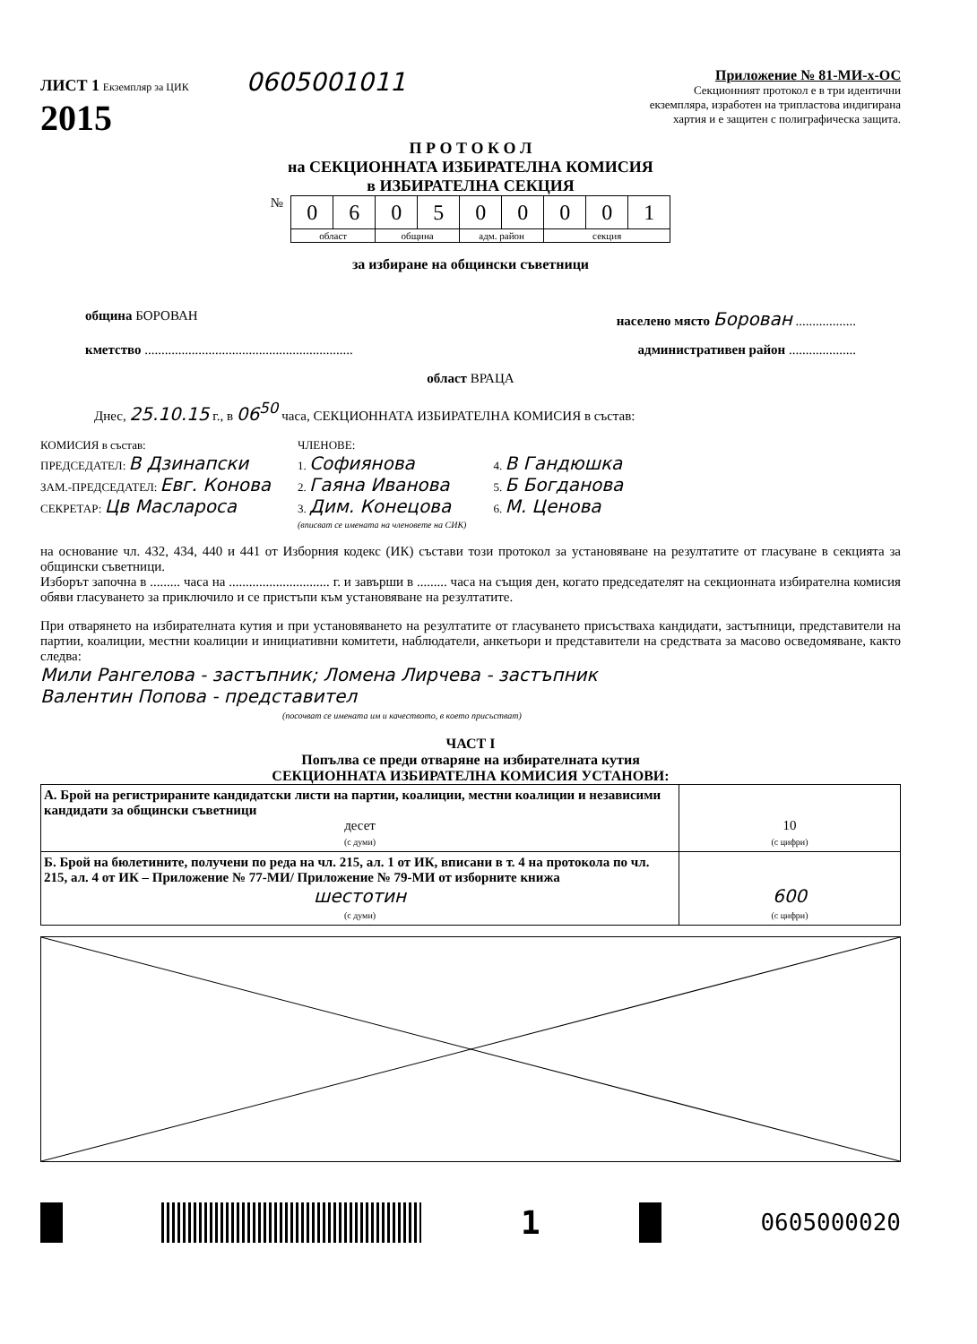ЛИСТ 1 Екземпляр за ЦИК 0605001011
2015
Приложение № 81-МИ-х-ОС
Секционният протокол е в три идентични
екземпляра, изработен на трипластова индигирана
хартия и е защитен с полиграфическа защита.
П Р О Т О К О Л
на СЕКЦИОННАТА ИЗБИРАТЕЛНА КОМИСИЯ
в ИЗБИРАТЕЛНА СЕКЦИЯ
№
| 0 | 6 | 0 | 5 | 0 | 0 | 0 | 0 | 1 |
| област | | община | | адм. район | | секция | | |
за избиране на общински съветници
община БОРОВАН населено място Борован ..................
кметство .............................................................. административен район ....................
област ВРАЦА
Днес, 25.10.15 г., в 06<sup>50</sup> часа, СЕКЦИОННАТА ИЗБИРАТЕЛНА КОМИСИЯ в състав:
КОМИСИЯ в състав:
ПРЕДСЕДАТЕЛ: В Дзинапски
ЗАМ.-ПРЕДСЕДАТЕЛ: Евг. Конова
СЕКРЕТАР: Цв Маслароса
ЧЛЕНОВЕ:
1. Софиянова
2. Гаяна Иванова
3. Дим. Конецова
(вписват се имената на членовете на СИК)
4. В Гандюшка
5. Б Богданова
6. М. Ценова
на основание чл. 432, 434, 440 и 441 от Изборния кодекс (ИК) състави този протокол за установяване на резултатите от гласуване в секцията за общински съветници.
Изборът започна в ......... часа на .............................. г. и завърши в ......... часа на същия ден, когато председателят на секционната избирателна комисия обяви гласуването за приключило и се пристъпи към установяване на резултатите.
При отварянето на избирателната кутия и при установяването на резултатите от гласуването присъстваха кандидати, застъпници, представители на партии, коалиции, местни коалиции и инициативни комитети, наблюдатели, анкетьори и представители на средствата за масово осведомяване, както следва:
Мили Рангелова - застъпник; Ломена Лирчева - застъпник
Валентин Попова - представител
(посочват се имената им и качеството, в което присъстват)
ЧАСТ I
Попълва се преди отваряне на избирателната кутия
СЕКЦИОННАТА ИЗБИРАТЕЛНА КОМИСИЯ УСТАНОВИ:
| А. Брой на регистрираните кандидатски листи на партии, коалиции, местни коалиции и независими кандидати за общински съветници десет (с думи) | 10 (с цифри) |
| Б. Брой на бюлетините, получени по реда на чл. 215, ал. 1 от ИК, вписани в т. 4 на протокола по чл. 215, ал. 4 от ИК – Приложение № 77-МИ/ Приложение № 79-МИ от изборните книжа шестотин (с думи) | 600 (с цифри) |
1 0605000020